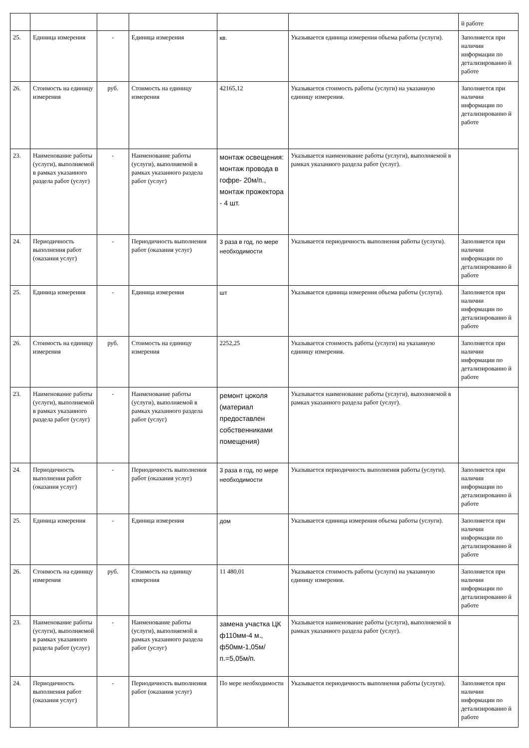| | | | | | | й работе |
| 25. | Единица измерения | - | Единица измерения | кв. | Указывается единица измерения объема работы (услуги). | Заполняется при наличии информации по детализированно й работе |
| 26. | Стоимость на единицу измерения | руб. | Стоимость на единицу измерения | 42165,12 | Указывается стоимость работы (услуги) на указанную единицу измерения. | Заполняется при наличии информации по детализированно й работе |
| 23. | Наименование работы (услуги), выполняемой в рамках указанного раздела работ (услуг) | - | Наименование работы (услуги), выполняемой в рамках указанного раздела работ (услуг) | монтаж освещения: монтаж провода в гофре- 20м/п., монтаж прожектора - 4 шт. | Указывается наименование работы (услуги), выполняемой в рамках указанного раздела работ (услуг). | |
| 24. | Периодичность выполнения работ (оказания услуг) | - | Периодичность выполнения работ (оказания услуг) | 3 раза в год, по мере необходимости | Указывается периодичность выполнения работы (услуги). | Заполняется при наличии информации по детализированно й работе |
| 25. | Единица измерения | - | Единица измерения | шт | Указывается единица измерения объема работы (услуги). | Заполняется при наличии информации по детализированно й работе |
| 26. | Стоимость на единицу измерения | руб. | Стоимость на единицу измерения | 2252,25 | Указывается стоимость работы (услуги) на указанную единицу измерения. | Заполняется при наличии информации по детализированно й работе |
| 23. | Наименование работы (услуги), выполняемой в рамках указанного раздела работ (услуг) | - | Наименование работы (услуги), выполняемой в рамках указанного раздела работ (услуг) | ремонт цоколя (материал предоставлен собственниками помещения) | Указывается наименование работы (услуги), выполняемой в рамках указанного раздела работ (услуг). | |
| 24. | Периодичность выполнения работ (оказания услуг) | - | Периодичность выполнения работ (оказания услуг) | 3 раза в год, по мере необходимости | Указывается периодичность выполнения работы (услуги). | Заполняется при наличии информации по детализированно й работе |
| 25. | Единица измерения | - | Единица измерения | дом | Указывается единица измерения объема работы (услуги). | Заполняется при наличии информации по детализированно й работе |
| 26. | Стоимость на единицу измерения | руб. | Стоимость на единицу измерения | 11 480,01 | Указывается стоимость работы (услуги) на указанную единицу измерения. | Заполняется при наличии информации по детализированно й работе |
| 23. | Наименование работы (услуги), выполняемой в рамках указанного раздела работ (услуг) | - | Наименование работы (услуги), выполняемой в рамках указанного раздела работ (услуг) | замена участка ЦК ф110мм-4 м., ф50мм-1,05м/п.=5,05м/п. | Указывается наименование работы (услуги), выполняемой в рамках указанного раздела работ (услуг). | |
| 24. | Периодичность выполнения работ (оказания услуг) | - | Периодичность выполнения работ (оказания услуг) | По мере необходимости | Указывается периодичность выполнения работы (услуги). | Заполняется при наличии информации по детализированно й работе |